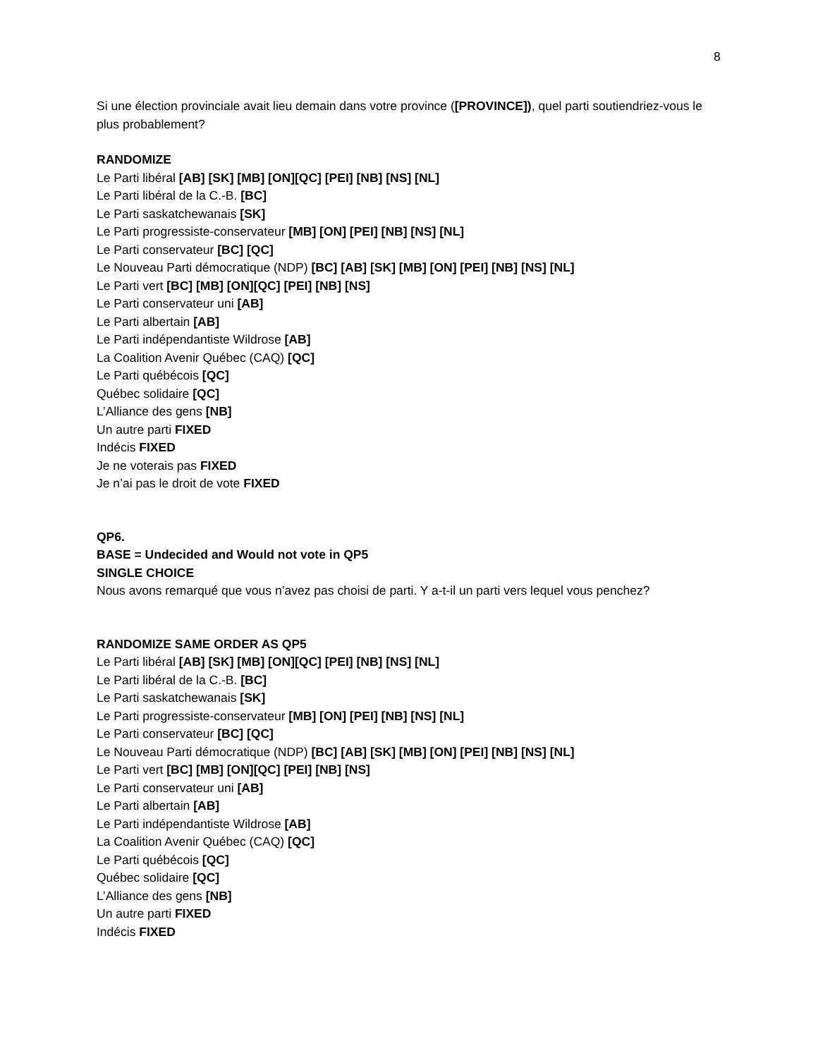8
Si une élection provinciale avait lieu demain dans votre province ([PROVINCE]), quel parti soutiendriez-vous le plus probablement?
RANDOMIZE
Le Parti libéral [AB] [SK] [MB] [ON][QC] [PEI] [NB] [NS] [NL]
Le Parti libéral de la C.-B. [BC]
Le Parti saskatchewanais [SK]
Le Parti progressiste-conservateur [MB] [ON] [PEI] [NB] [NS] [NL]
Le Parti conservateur [BC] [QC]
Le Nouveau Parti démocratique (NDP) [BC] [AB] [SK] [MB] [ON] [PEI] [NB] [NS] [NL]
Le Parti vert [BC] [MB] [ON][QC] [PEI] [NB] [NS]
Le Parti conservateur uni [AB]
Le Parti albertain [AB]
Le Parti indépendantiste Wildrose [AB]
La Coalition Avenir Québec (CAQ) [QC]
Le Parti québécois [QC]
Québec solidaire [QC]
L’Alliance des gens [NB]
Un autre parti FIXED
Indécis FIXED
Je ne voterais pas FIXED
Je n’ai pas le droit de vote FIXED
QP6.
BASE = Undecided and Would not vote in QP5
SINGLE CHOICE
Nous avons remarqué que vous n’avez pas choisi de parti. Y a-t-il un parti vers lequel vous penchez?
RANDOMIZE SAME ORDER AS QP5
Le Parti libéral [AB] [SK] [MB] [ON][QC] [PEI] [NB] [NS] [NL]
Le Parti libéral de la C.-B. [BC]
Le Parti saskatchewanais [SK]
Le Parti progressiste-conservateur [MB] [ON] [PEI] [NB] [NS] [NL]
Le Parti conservateur [BC] [QC]
Le Nouveau Parti démocratique (NDP) [BC] [AB] [SK] [MB] [ON] [PEI] [NB] [NS] [NL]
Le Parti vert [BC] [MB] [ON][QC] [PEI] [NB] [NS]
Le Parti conservateur uni [AB]
Le Parti albertain [AB]
Le Parti indépendantiste Wildrose [AB]
La Coalition Avenir Québec (CAQ) [QC]
Le Parti québécois [QC]
Québec solidaire [QC]
L’Alliance des gens [NB]
Un autre parti FIXED
Indécis FIXED